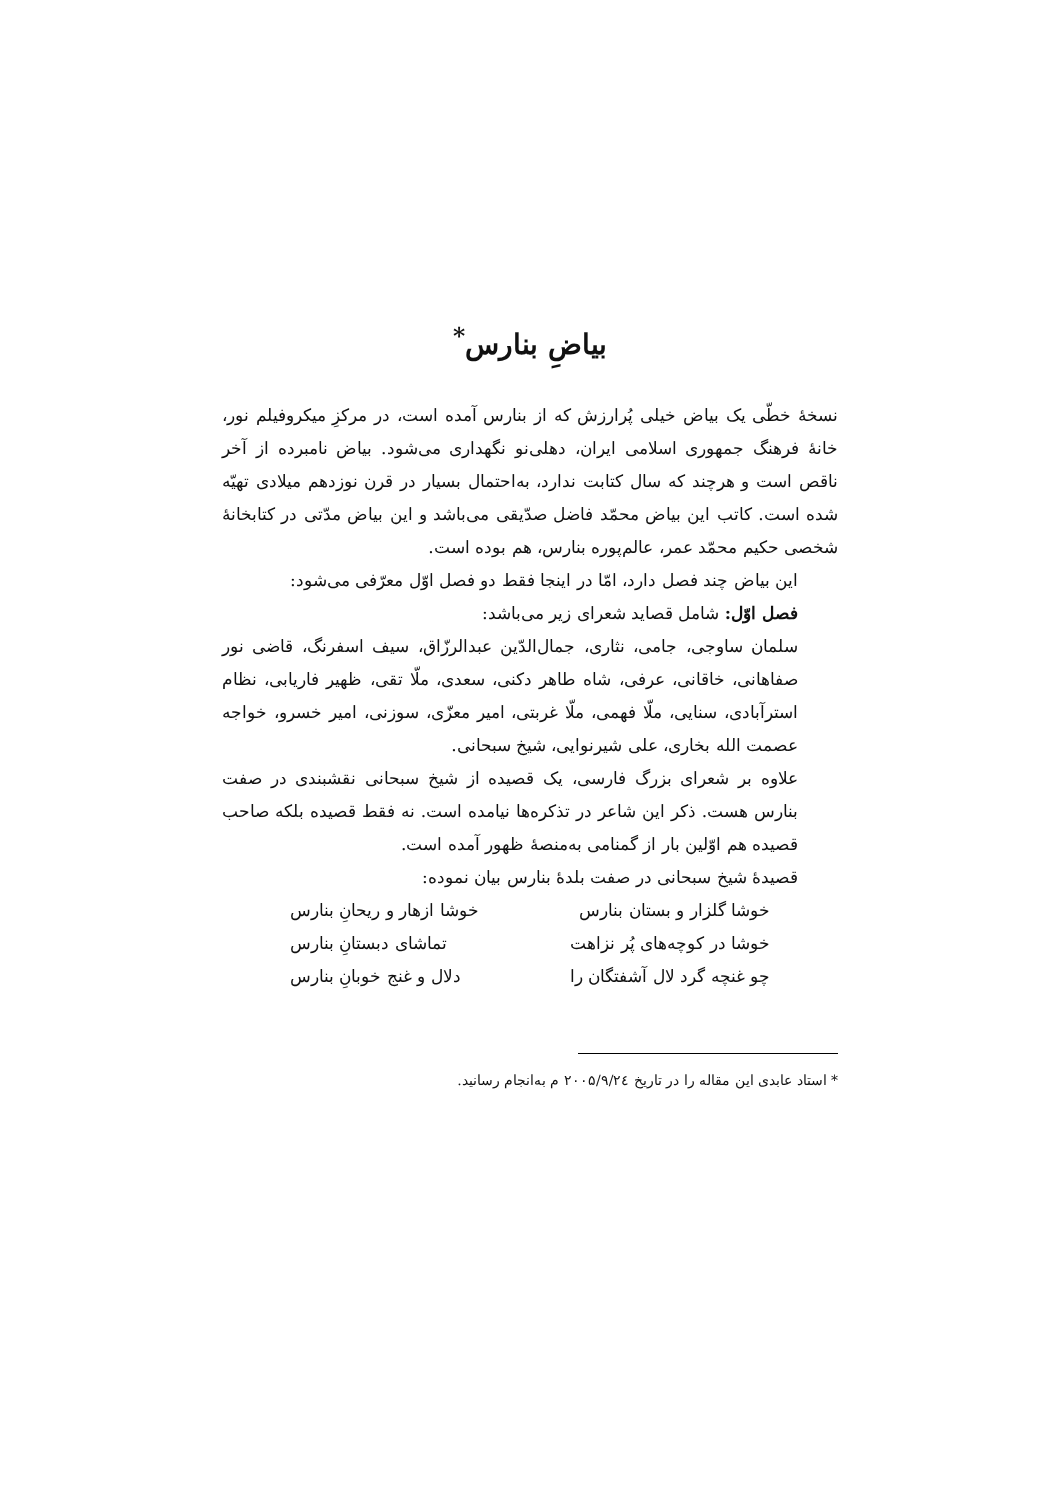بیاضِ بنارس<sup>*</sup>
نسخهٔ خطّی یک بیاض خیلی پُرارزش که از بنارس آمده است، در مرکزِ میکروفیلم نور، خانهٔ فرهنگ جمهوری اسلامی ایران، دهلی‌نو نگهداری می‌شود. بیاض نامبرده از آخر ناقص است و هرچند که سال کتابت ندارد، به‌احتمال بسیار در قرن نوزدهم میلادی تهیّه شده است. کاتب این بیاض محمّد فاضل صدّیقی می‌باشد و این بیاض مدّتی در کتابخانهٔ شخصی حکیم محمّد عمر، عالم‌پوره بنارس، هم بوده است.
این بیاض چند فصل دارد، امّا در اینجا فقط دو فصل اوّل معرّفی می‌شود:
فصل اوّل: شامل قصاید شعرای زیر می‌باشد:
سلمان ساوجی، جامی، نثاری، جمال‌الدّین عبدالرزّاق، سیف اسفرنگ، قاضی نور صفاهانی، خاقانی، عرفی، شاه طاهر دکنی، سعدی، ملّا تقی، ظهیر فاریابی، نظام استرآبادی، سنایی، ملّا فهمی، ملّا غربتی، امیر معزّی، سوزنی، امیر خسرو، خواجه عصمت الله بخاری، علی شیرنوایی، شیخ سبحانی.
علاوه بر شعرای بزرگ فارسی، یک قصیده از شیخ سبحانی نقشبندی در صفت بنارس هست. ذکر این شاعر در تذکره‌ها نیامده است. نه فقط قصیده بلکه صاحب قصیده هم اوّلین بار از گمنامی به‌منصهٔ ظهور آمده است.
قصیدهٔ شیخ سبحانی در صفت بلدهٔ بنارس بیان نموده:
خوشا گلزار و بستان بنارس خوشا ازهار و ریحانِ بنارس
خوشا در کوچه‌های پُر نزاهت تماشای دبستانِ بنارس
چو غنچه گرد لال آشفتگان را دلال و غنج خوبانِ بنارس
* استاد عابدی این مقاله را در تاریخ ۲۰۰۵/۹/۲٤ م به‌انجام رسانید.